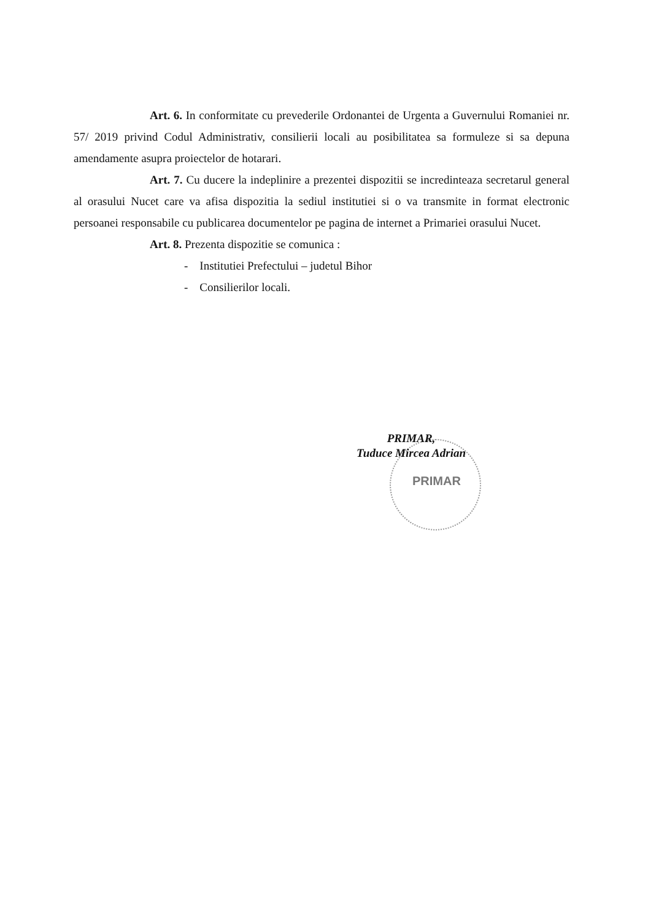Art. 6. In conformitate cu prevederile Ordonantei de Urgenta a Guvernului Romaniei nr. 57/ 2019 privind Codul Administrativ, consilierii locali au posibilitatea sa formuleze si sa depuna amendamente asupra proiectelor de hotarari.
Art. 7. Cu ducere la indeplinire a prezentei dispozitii se incredinteaza secretarul general al orasului Nucet care va afisa dispozitia la sediul institutiei si o va transmite in format electronic persoanei responsabile cu publicarea documentelor pe pagina de internet a Primariei orasului Nucet.
Art. 8. Prezenta dispozitie se comunica :
- Institutiei Prefectului – judetul Bihor
- Consilierilor locali.
PRIMAR
PRIMAR,
Tuduce Mircea Adrian